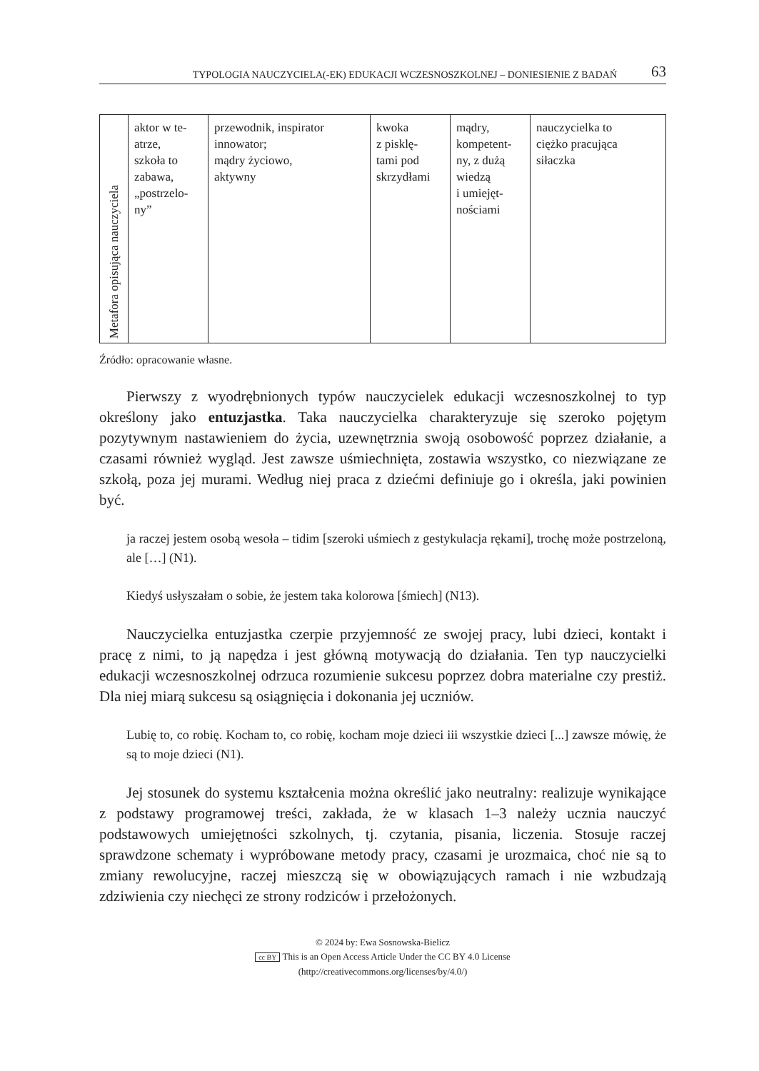TYPOLOGIA NAUCZYCIELA(-EK) EDUKACJI WCZESNOSZKOLNEJ – DONIESIENIE Z BADAŃ 63
| Metafora opisująca nauczyciela | aktor w te- atrze, szkoła to zabawa, „postrzelo- ny” | przewodnik, inspirator innowator; mądry życiowo, aktywny | kwoka z pisklę- tami pod skrzydłami | mądry, kompetent- ny, z dużą wiedzą i umiejęt- nościami | nauczycielka to ciężko pracująca siłaczka |
Źródło: opracowanie własne.
Pierwszy z wyodrębnionych typów nauczycielek edukacji wczesnoszkolnej to typ określony jako entuzjastka. Taka nauczycielka charakteryzuje się szeroko pojętym pozytywnym nastawieniem do życia, uzewnętrznia swoją osobowość poprzez działanie, a czasami również wygląd. Jest zawsze uśmiechnięta, zostawia wszystko, co niezwiązane ze szkołą, poza jej murami. Według niej praca z dziećmi definiuje go i określa, jaki powinien być.
ja raczej jestem osobą wesoła – tidim [szeroki uśmiech z gestykulacja rękami], trochę może postrzeloną, ale […] (N1).
Kiedyś usłyszałam o sobie, że jestem taka kolorowa [śmiech] (N13).
Nauczycielka entuzjastka czerpie przyjemność ze swojej pracy, lubi dzieci, kontakt i pracę z nimi, to ją napędza i jest główną motywacją do działania. Ten typ nauczycielki edukacji wczesnoszkolnej odrzuca rozumienie sukcesu poprzez dobra materialne czy prestiż. Dla niej miarą sukcesu są osiągnięcia i dokonania jej uczniów.
Lubię to, co robię. Kocham to, co robię, kocham moje dzieci iii wszystkie dzieci [...] zawsze mówię, że są to moje dzieci (N1).
Jej stosunek do systemu kształcenia można określić jako neutralny: realizuje wynikające z podstawy programowej treści, zakłada, że w klasach 1–3 należy ucznia nauczyć podstawowych umiejętności szkolnych, tj. czytania, pisania, liczenia. Stosuje raczej sprawdzone schematy i wypróbowane metody pracy, czasami je urozmaica, choć nie są to zmiany rewolucyjne, raczej mieszczą się w obowiązujących ramach i nie wzbudzają zdziwienia czy niechęci ze strony rodziców i przełożonych.
© 2024 by: Ewa Sosnowska-Bielicz
cc BY This is an Open Access Article Under the CC BY 4.0 License
(http://creativecommons.org/licenses/by/4.0/)